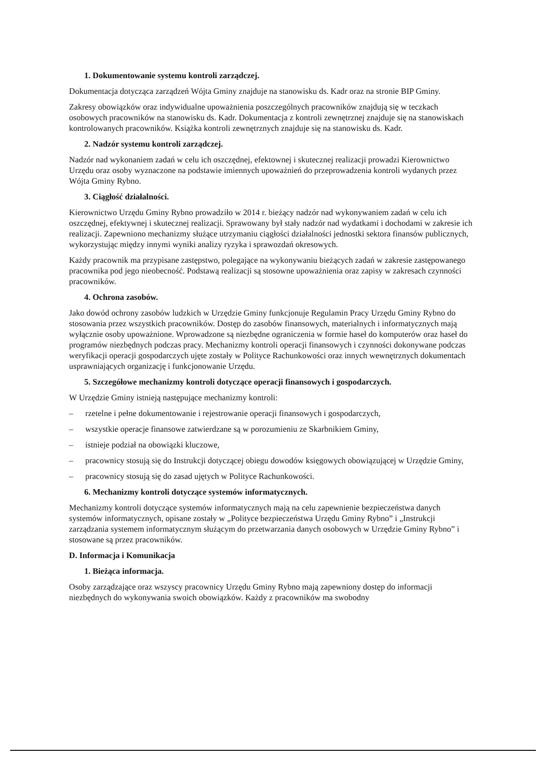1. Dokumentowanie systemu kontroli zarządczej.
Dokumentacja dotycząca zarządzeń Wójta Gminy znajduje na stanowisku ds. Kadr oraz na stronie BIP Gminy.
Zakresy obowiązków oraz indywidualne upoważnienia poszczególnych pracowników znajdują się w teczkach osobowych pracowników na stanowisku ds. Kadr. Dokumentacja z kontroli zewnętrznej znajduje się na stanowiskach kontrolowanych pracowników. Książka kontroli zewnętrznych znajduje się na stanowisku ds. Kadr.
2. Nadzór systemu kontroli zarządczej.
Nadzór nad wykonaniem zadań w celu ich oszczędnej, efektownej i skutecznej realizacji prowadzi Kierownictwo Urzędu oraz osoby wyznaczone na podstawie imiennych upoważnień do przeprowadzenia kontroli wydanych przez Wójta Gminy Rybno.
3. Ciągłość działalności.
Kierownictwo Urzędu Gminy Rybno prowadziło w 2014 r. bieżący nadzór nad wykonywaniem zadań w celu ich oszczędnej, efektywnej i skutecznej realizacji. Sprawowany był stały nadzór nad wydatkami i dochodami w zakresie ich realizacji. Zapewniono mechanizmy służące utrzymaniu ciągłości działalności jednostki sektora finansów publicznych, wykorzystując między innymi wyniki analizy ryzyka i sprawozdań okresowych.
Każdy pracownik ma przypisane zastępstwo, polegające na wykonywaniu bieżących zadań w zakresie zastępowanego pracownika pod jego nieobecność. Podstawą realizacji są stosowne upoważnienia oraz zapisy w zakresach czynności pracowników.
4. Ochrona zasobów.
Jako dowód ochrony zasobów ludzkich w Urzędzie Gminy funkcjonuje Regulamin Pracy Urzędu Gminy Rybno do stosowania przez wszystkich pracowników. Dostęp do zasobów finansowych, materialnych i informatycznych mają wyłącznie osoby upoważnione. Wprowadzone są niezbędne ograniczenia w formie haseł do komputerów oraz haseł do programów niezbędnych podczas pracy. Mechanizmy kontroli operacji finansowych i czynności dokonywane podczas weryfikacji operacji gospodarczych ujęte zostały w Polityce Rachunkowości oraz innych wewnętrznych dokumentach usprawniających organizację i funkcjonowanie Urzędu.
5. Szczegółowe mechanizmy kontroli dotyczące operacji finansowych i gospodarczych.
W Urzędzie Gminy istnieją następujące mechanizmy kontroli:
– rzetelne i pełne dokumentowanie i rejestrowanie operacji finansowych i gospodarczych,
– wszystkie operacje finansowe zatwierdzane są w porozumieniu ze Skarbnikiem Gminy,
– istnieje podział na obowiązki kluczowe,
– pracownicy stosują się do Instrukcji dotyczącej obiegu dowodów księgowych obowiązującej w Urzędzie Gminy,
– pracownicy stosują się do zasad ujętych w Polityce Rachunkowości.
6. Mechanizmy kontroli dotyczące systemów informatycznych.
Mechanizmy kontroli dotyczące systemów informatycznych mają na celu zapewnienie bezpieczeństwa danych systemów informatycznych, opisane zostały w „Polityce bezpieczeństwa Urzędu Gminy Rybno” i „Instrukcji zarządzania systemem informatycznym służącym do przetwarzania danych osobowych w Urzędzie Gminy Rybno” i stosowane są przez pracowników.
D. Informacja i Komunikacja
1. Bieżąca informacja.
Osoby zarządzające oraz wszyscy pracownicy Urzędu Gminy Rybno mają zapewniony dostęp do informacji niezbędnych do wykonywania swoich obowiązków. Każdy z pracowników ma swobodny